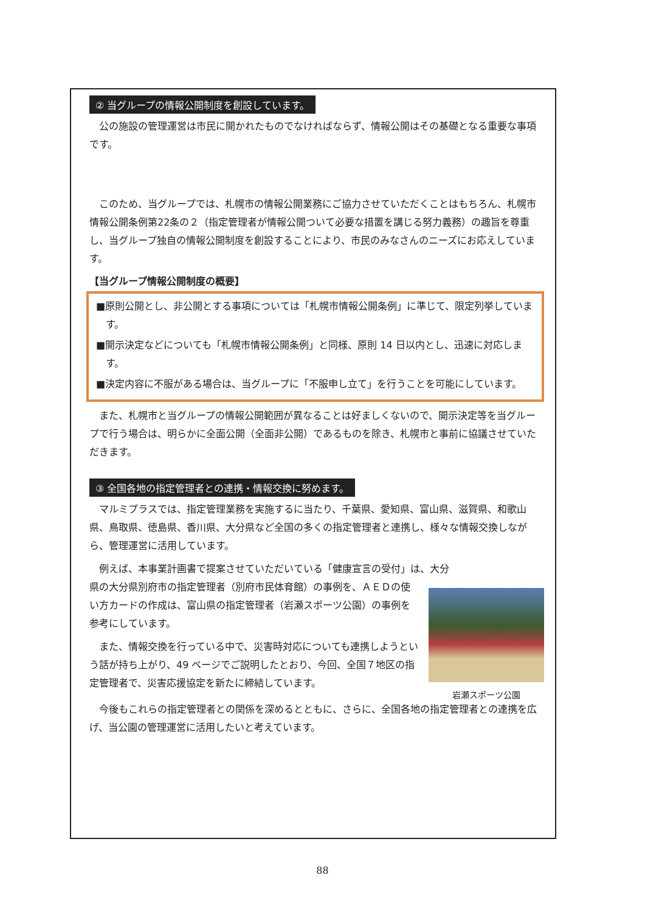② 当グループの情報公開制度を創設しています。
公の施設の管理運営は市民に開かれたものでなければならず、情報公開はその基礎となる重要な事項です。
このため、当グループでは、札幌市の情報公開業務にご協力させていただくことはもちろん、札幌市情報公開条例第22条の２（指定管理者が情報公開ついて必要な措置を講じる努力義務）の趣旨を尊重し、当グループ独自の情報公開制度を創設することにより、市民のみなさんのニーズにお応えしています。
【当グループ情報公開制度の概要】
■原則公開とし、非公開とする事項については「札幌市情報公開条例」に準じて、限定列挙しています。
■開示決定などについても「札幌市情報公開条例」と同様、原則 14 日以内とし、迅速に対応します。
■決定内容に不服がある場合は、当グループに「不服申し立て」を行うことを可能にしています。
また、札幌市と当グループの情報公開範囲が異なることは好ましくないので、開示決定等を当グループで行う場合は、明らかに全面公開（全面非公開）であるものを除き、札幌市と事前に協議させていただきます。
③ 全国各地の指定管理者との連携・情報交換に努めます。
マルミプラスでは、指定管理業務を実施するに当たり、千葉県、愛知県、富山県、滋賀県、和歌山県、鳥取県、徳島県、香川県、大分県など全国の多くの指定管理者と連携し、様々な情報交換しながら、管理運営に活用しています。
例えば、本事業計画書で提案させていただいている「健康宣言の受付」は、大分
岩瀬スポーツ公園
県の大分県別府市の指定管理者（別府市民体育館）の事例を、ＡＥＤの使い方カードの作成は、富山県の指定管理者（岩瀬スポーツ公園）の事例を参考にしています。
また、情報交換を行っている中で、災害時対応についても連携しようという話が持ち上がり、49 ページでご説明したとおり、今回、全国７地区の指定管理者で、災害応援協定を新たに締結しています。
今後もこれらの指定管理者との関係を深めるとともに、さらに、全国各地の指定管理者との連携を広げ、当公園の管理運営に活用したいと考えています。
88